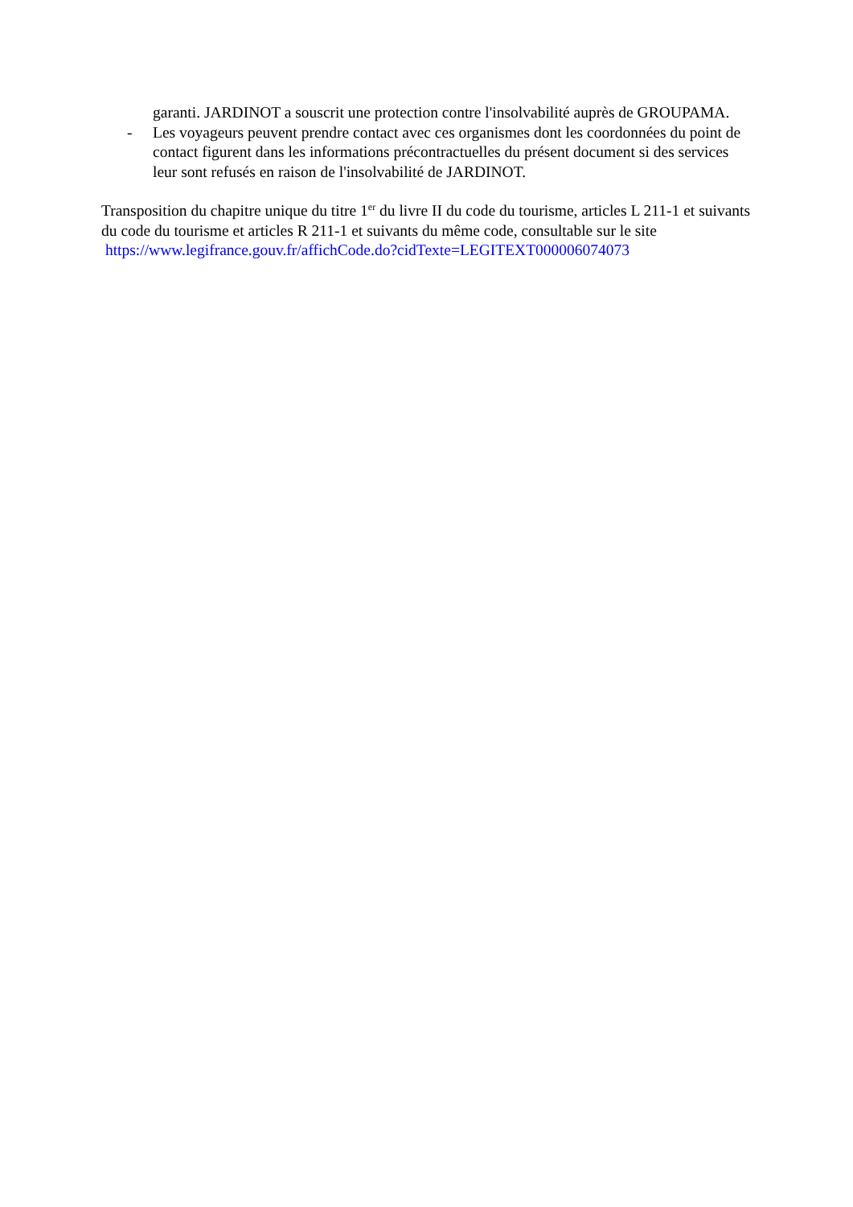garanti. JARDINOT a souscrit une protection contre l'insolvabilité auprès de GROUPAMA.
- Les voyageurs peuvent prendre contact avec ces organismes dont les coordonnées du point de contact figurent dans les informations précontractuelles du présent document si des services leur sont refusés en raison de l'insolvabilité de JARDINOT.
Transposition du chapitre unique du titre 1<sup>er</sup> du livre II du code du tourisme, articles L 211-1 et suivants du code du tourisme et articles R 211-1 et suivants du même code, consultable sur le site https://www.legifrance.gouv.fr/affichCode.do?cidTexte=LEGITEXT000006074073